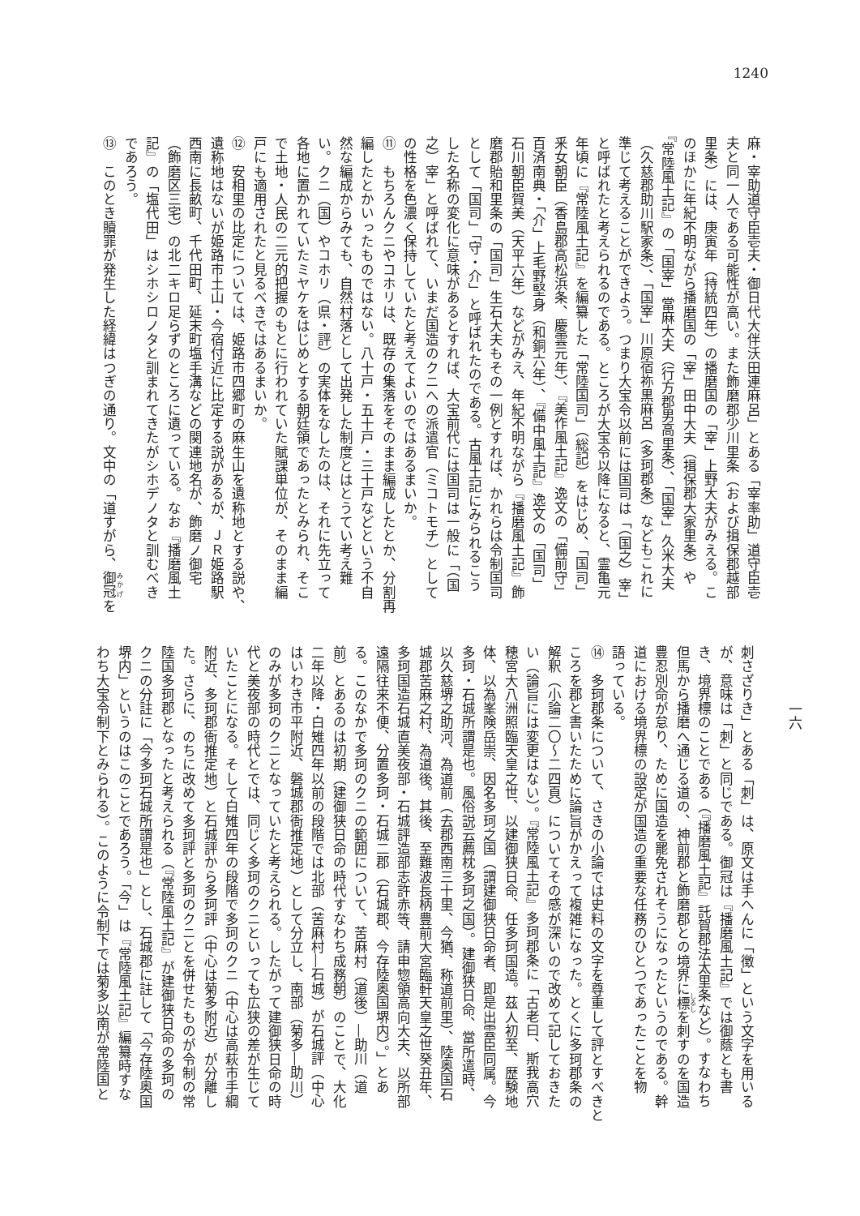1240
麻・宰助道守臣壱夫・御日代大伴沃田連麻呂」とある「宰率助」道守臣壱
夫と同一人である可能性が高い。また飾磨郡少川里条（および揖保郡越部
里条）には、庚寅年（持統四年）の播磨国の「宰」上野大夫がみえる。こ
のほかに年紀不明ながら播磨国の「宰」田中大夫（揖保郡大家里条）や
『常陸風土記』の「国宰」當麻大夫（行方郡男高里条）、「国宰」久米大夫
（久慈郡助川駅家条）、「国宰」川原宿祢黒麻呂（多珂郡条）などもこれに
準じて考えることができよう。つまり大宝令以前には国司は「（国之）宰」
と呼ばれたと考えられるのである。ところが大宝令以降になると、霊亀元
年頃に『常陸風土記』を編纂した「常陸国司」（総記）をはじめ、「国司」
釆女朝臣（香島郡高松浜条、慶雲元年）、『美作風土記』逸文の「備前守」
百済南典・「介」上毛野堅身（和銅六年）、『備中風土記』逸文の「国司」
石川朝臣賀美（天平六年）などがみえ、年紀不明ながら『播磨風土記』飾
磨郡貽和里条の「国司」生石大夫もその一例とすれば、かれらは令制国司
として「国司」「守・介」と呼ばれたのである。古風土記にみられるこう
した名称の変化に意味があるとすれば、大宝前代には国司は一般に「（国
之）宰」と呼ばれて、いまだ国造のクニへの派遣官（ミコトモチ）として
の性格を色濃く保持していたと考えてよいのではあるまいか。
⑪　もちろんクニやコホリは、既存の集落をそのまま編成したとか、分割再
編したとかいったものではない。八十戸・五十戸・三十戸などという不自
然な編成からみても、自然村落として出発した制度とはとうてい考え難
い。クニ（国）やコホリ（県・評）の実体をなしたのは、それに先立って
各地に置かれていたミヤケをはじめとする朝廷領であったとみられ、そこ
で土地・人民の二元的把握のもとに行われていた賦課単位が、そのまま編
戸にも適用されたと見るべきではあるまいか。
⑫　安相里の比定については、姫路市四郷町の麻生山を遺称地とする説や、
遺称地はないが姫路市土山・今宿付近に比定する説があるが、ＪＲ姫路駅
西南に長畝町、千代田町、延末町塩手溝などの関連地名が、飾磨ノ御宅
（飾磨区三宅）の北二キロ足らずのところに遺っている。なお『播磨風土
記』の「塩代田」はシホシロノタと訓まれてきたがシホデノタと訓むべき
であろう。
⑬　このとき贖罪が発生した経緯はつぎの通り。文中の「道すがら、御冠を
一六
刺さざりき」とある「刺」は、原文は手へんに「徴」という文字を用いる
が、意味は「刺」と同じである。御冠は『播磨風土記』では御蔭とも書
き、境界標のことである（『播磨風土記』託賀郡法太里条など）。すなわち
但馬から播磨へ通じる道の、神前郡と飾磨郡との境界に標を刺すのを国造
豊忍別命が怠り、ために国造を罷免されそうになったというのである。幹
道における境界標の設定が国造の重要な任務のひとつであったことを物
語っている。
⑭　多珂郡条について、さきの小論では史料の文字を尊重して評とすべきと
ころを郡と書いたために論旨がかえって複雑になった。とくに多珂郡条の
解釈（小論二〇～二四頁）についてその感が深いので改めて記しておきた
い（論旨には変更はない）。『常陸風土記』多珂郡条に「古老曰、斯我高穴
穂宮大八洲照臨天皇之世、以建御狭日命、任多珂国造。茲人初至、歴験地
体、以為峯険岳崇、因名多珂之国（謂建御狭日命者、即是出雲臣同属。今
多珂・石城所謂是也。風俗説云薦枕多珂之国）。建御狭日命、當所遣時、
以久慈堺之助河、為道前（去郡西南三十里、今猶、称道前里）、陸奥国石
城郡苦麻之村、為道後。其後、至難波長柄豊前大宮臨軒天皇之世癸丑年、
多珂国造石城直美夜部・石城評造部志許赤等、請申惣領高向大夫、以所部
遠隔往来不便、分置多珂・石城二郡（石城郡、今存陸奥国堺内）。」とあ
る。このなかで多珂のクニの範囲について、苦麻村（道後）―助川（道
前）とあるのは初期（建御狭日命の時代すなわち成務朝）のことで、大化
二年以降・白雉四年以前の段階では北部（苦麻村―石城）が石城評（中心
はいわき市平附近、磐城郡衙推定地）として分立し、南部（菊多―助川）
のみが多珂のクニとなっていたと考えられる。したがって建御狭日命の時
代と美夜部の時代とでは、同じく多珂のクニといっても広狭の差が生じて
いたことになる。そして白雉四年の段階で多珂のクニ（中心は高萩市手綱
附近、多珂郡衙推定地）と石城評から多珂評（中心は菊多附近）が分離し
た。さらに、のちに改めて多珂評と多珂のクニとを併せたものが令制の常
陸国多珂郡となったと考えられる（『常陸風土記』が建御狭日命の多珂の
クニの分註に「今多珂石城所謂是也」とし、石城郡に註して「今存陸奥国
堺内」というのはこのことであろう。「今」は『常陸風土記』編纂時すな
わち大宝令制下とみられる）。このように令制下では菊多以南が常陸国と